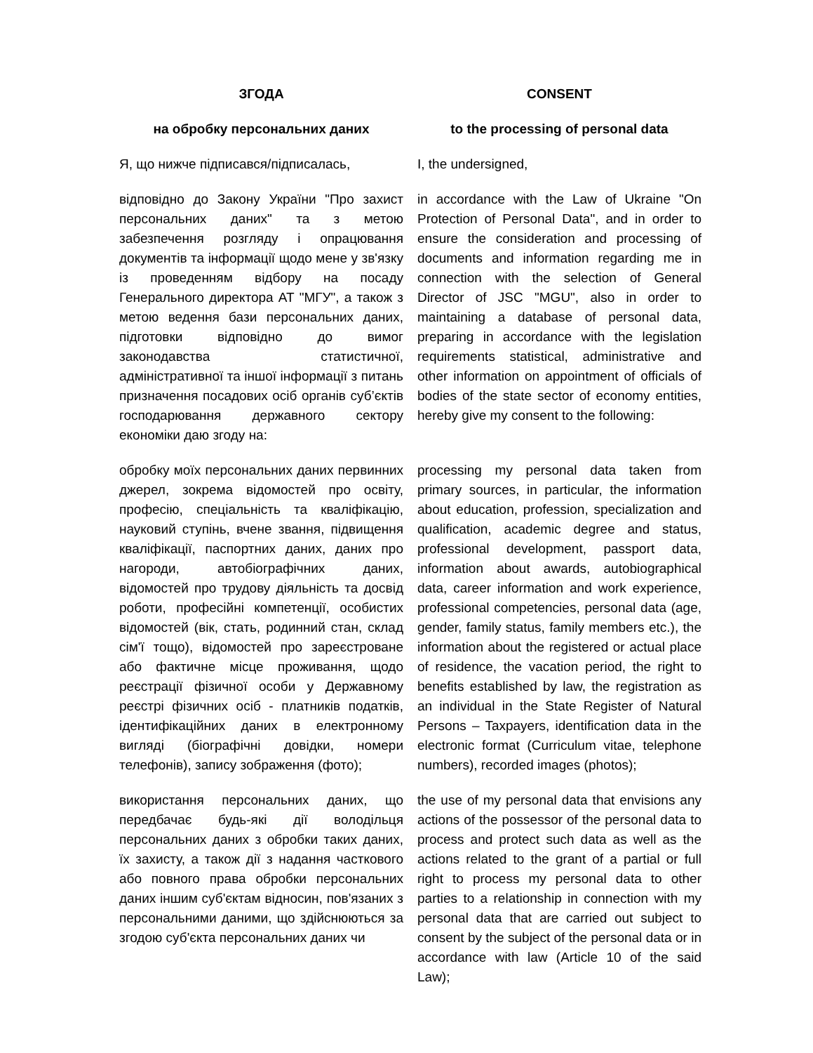| ЗГОДА | CONSENT |
| на обробку персональних даних | to the processing of personal data |
| Я, що нижче підписався/підписалась, | I, the undersigned, |
| відповідно до Закону України "Про захист персональних даних" та з метою забезпечення розгляду і опрацювання документів та інформації щодо мене у зв'язку із проведенням відбору на посаду Генерального директора АТ "МГУ", а також з метою ведення бази персональних даних, підготовки відповідно до вимог законодавства статистичної, адміністративної та іншої інформації з питань призначення посадових осіб органів суб’єктів господарювання державного сектору економіки даю згоду на: | in accordance with the Law of Ukraine "On Protection of Personal Data", and in order to ensure the consideration and processing of documents and information regarding me in connection with the selection of General Director of JSC "MGU", also in order to maintaining a database of personal data, preparing in accordance with the legislation requirements statistical, administrative and other information on appointment of officials of bodies of the state sector of economy entities, hereby give my consent to the following: |
| обробку моїх персональних даних первинних джерел, зокрема відомостей про освіту, професію, спеціальність та кваліфікацію, науковий ступінь, вчене звання, підвищення кваліфікації, паспортних даних, даних про нагороди, автобіографічних даних, відомостей про трудову діяльність та досвід роботи, професійні компетенції, особистих відомостей (вік, стать, родинний стан, склад сім'ї тощо), відомостей про зареєстроване або фактичне місце проживання, щодо реєстрації фізичної особи у Державному реєстрі фізичних осіб - платників податків, ідентифікаційних даних в електронному вигляді (біографічні довідки, номери телефонів), запису зображення (фото); | processing my personal data taken from primary sources, in particular, the information about education, profession, specialization and qualification, academic degree and status, professional development, passport data, information about awards, autobiographical data, career information and work experience, professional competencies, personal data (age, gender, family status, family members etc.), the information about the registered or actual place of residence, the vacation period, the right to benefits established by law, the registration as an individual in the State Register of Natural Persons – Taxpayers, identification data in the electronic format (Curriculum vitae, telephone numbers), recorded images (photos); |
| використання персональних даних, що передбачає будь-які дії володільця персональних даних з обробки таких даних, їх захисту, а також дії з надання часткового або повного права обробки персональних даних іншим суб'єктам відносин, пов'язаних з персональними даними, що здійснюються за згодою суб'єкта персональних даних чи | the use of my personal data that envisions any actions of the possessor of the personal data to process and protect such data as well as the actions related to the grant of a partial or full right to process my personal data to other parties to a relationship in connection with my personal data that are carried out subject to consent by the subject of the personal data or in accordance with law (Article 10 of the said Law); |